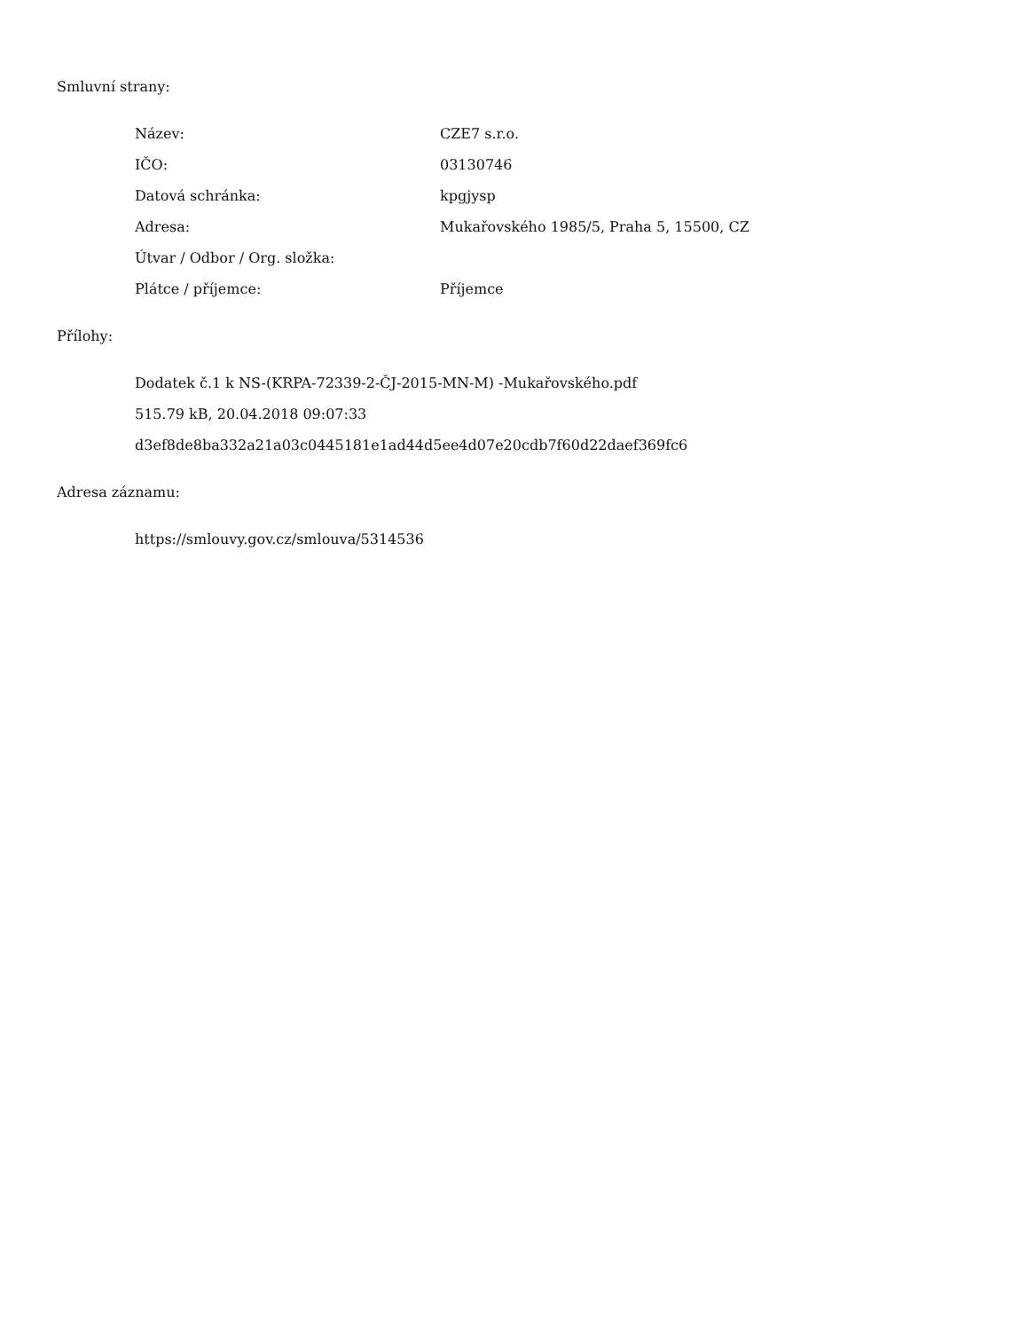Smluvní strany:
| Název: | CZE7 s.r.o. |
| IČO: | 03130746 |
| Datová schránka: | kpgjysp |
| Adresa: | Mukařovského 1985/5, Praha 5, 15500, CZ |
| Útvar / Odbor / Org. složka: | |
| Plátce / příjemce: | Příjemce |
Přílohy:
Dodatek č.1 k NS-(KRPA-72339-2-ČJ-2015-MN-M) -Mukařovského.pdf
515.79 kB, 20.04.2018 09:07:33
d3ef8de8ba332a21a03c0445181e1ad44d5ee4d07e20cdb7f60d22daef369fc6
Adresa záznamu:
https://smlouvy.gov.cz/smlouva/5314536